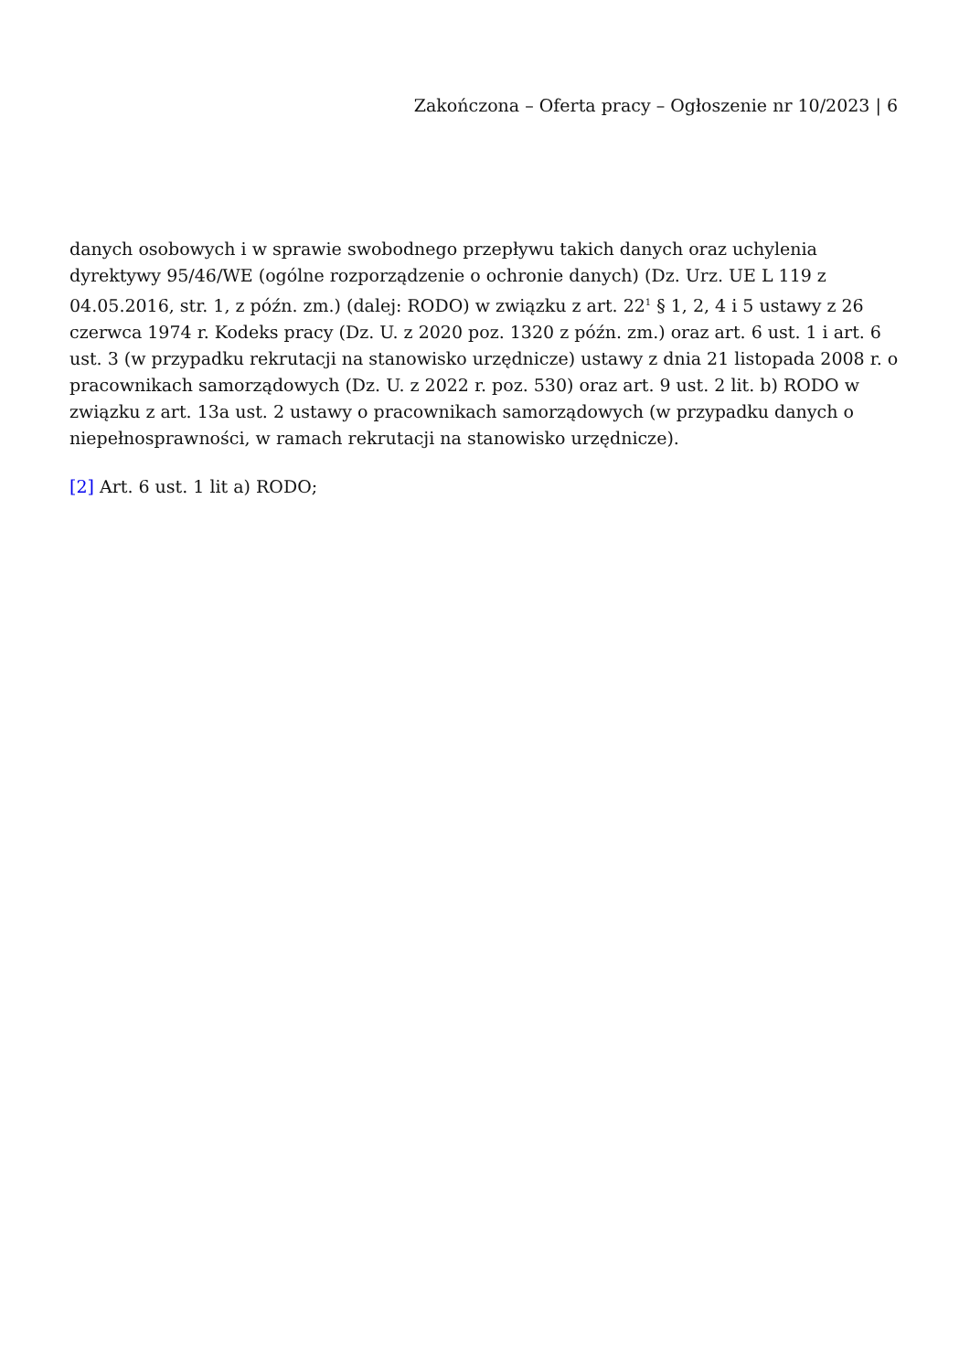Zakończona – Oferta pracy – Ogłoszenie nr 10/2023 | 6
danych osobowych i w sprawie swobodnego przepływu takich danych oraz uchylenia dyrektywy 95/46/WE (ogólne rozporządzenie o ochronie danych) (Dz. Urz. UE L 119 z 04.05.2016, str. 1, z późn. zm.) (dalej: RODO) w związku z art. 22<sup>1</sup> § 1, 2, 4 i 5 ustawy z 26 czerwca 1974 r. Kodeks pracy (Dz. U. z 2020 poz. 1320 z późn. zm.) oraz art. 6 ust. 1 i art. 6 ust. 3 (w przypadku rekrutacji na stanowisko urzędnicze) ustawy z dnia 21 listopada 2008 r. o pracownikach samorządowych (Dz. U. z 2022 r. poz. 530) oraz art. 9 ust. 2 lit. b) RODO w związku z art. 13a ust. 2 ustawy o pracownikach samorządowych (w przypadku danych o niepełnosprawności, w ramach rekrutacji na stanowisko urzędnicze).
[2] Art. 6 ust. 1 lit a) RODO;